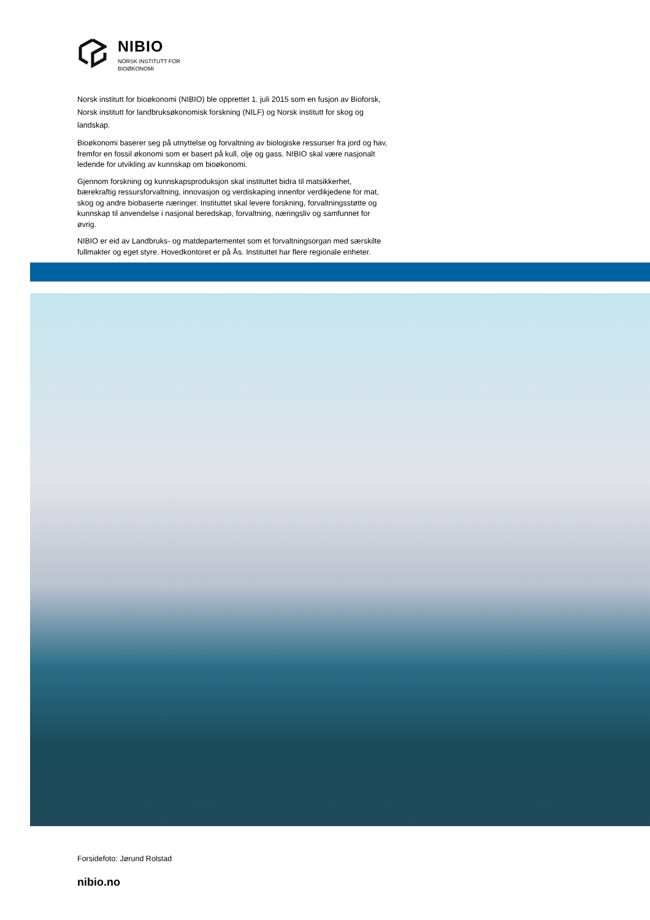NIBIO
NORSK INSTITUTT FOR
BIOØKONOMI
Norsk institutt for bioøkonomi (NIBIO) ble opprettet 1. juli 2015 som en fusjon av Bioforsk, Norsk institutt for landbruksøkonomisk forskning (NILF) og Norsk institutt for skog og landskap.
Bioøkonomi baserer seg på utnyttelse og forvaltning av biologiske ressurser fra jord og hav, fremfor en fossil økonomi som er basert på kull, olje og gass. NIBIO skal være nasjonalt ledende for utvikling av kunnskap om bioøkonomi.
Gjennom forskning og kunnskapsproduksjon skal instituttet bidra til matsikkerhet, bærekraftig ressursforvaltning, innovasjon og verdiskaping innenfor verdikjedene for mat, skog og andre biobaserte næringer. Instituttet skal levere forskning, forvaltningsstøtte og kunnskap til anvendelse i nasjonal beredskap, forvaltning, næringsliv og samfunnet for øvrig.
NIBIO er eid av Landbruks- og matdepartementet som et forvaltningsorgan med særskilte fullmakter og eget styre. Hovedkontoret er på Ås. Instituttet har flere regionale enheter.
Forsidefoto: Jørund Rolstad
nibio.no